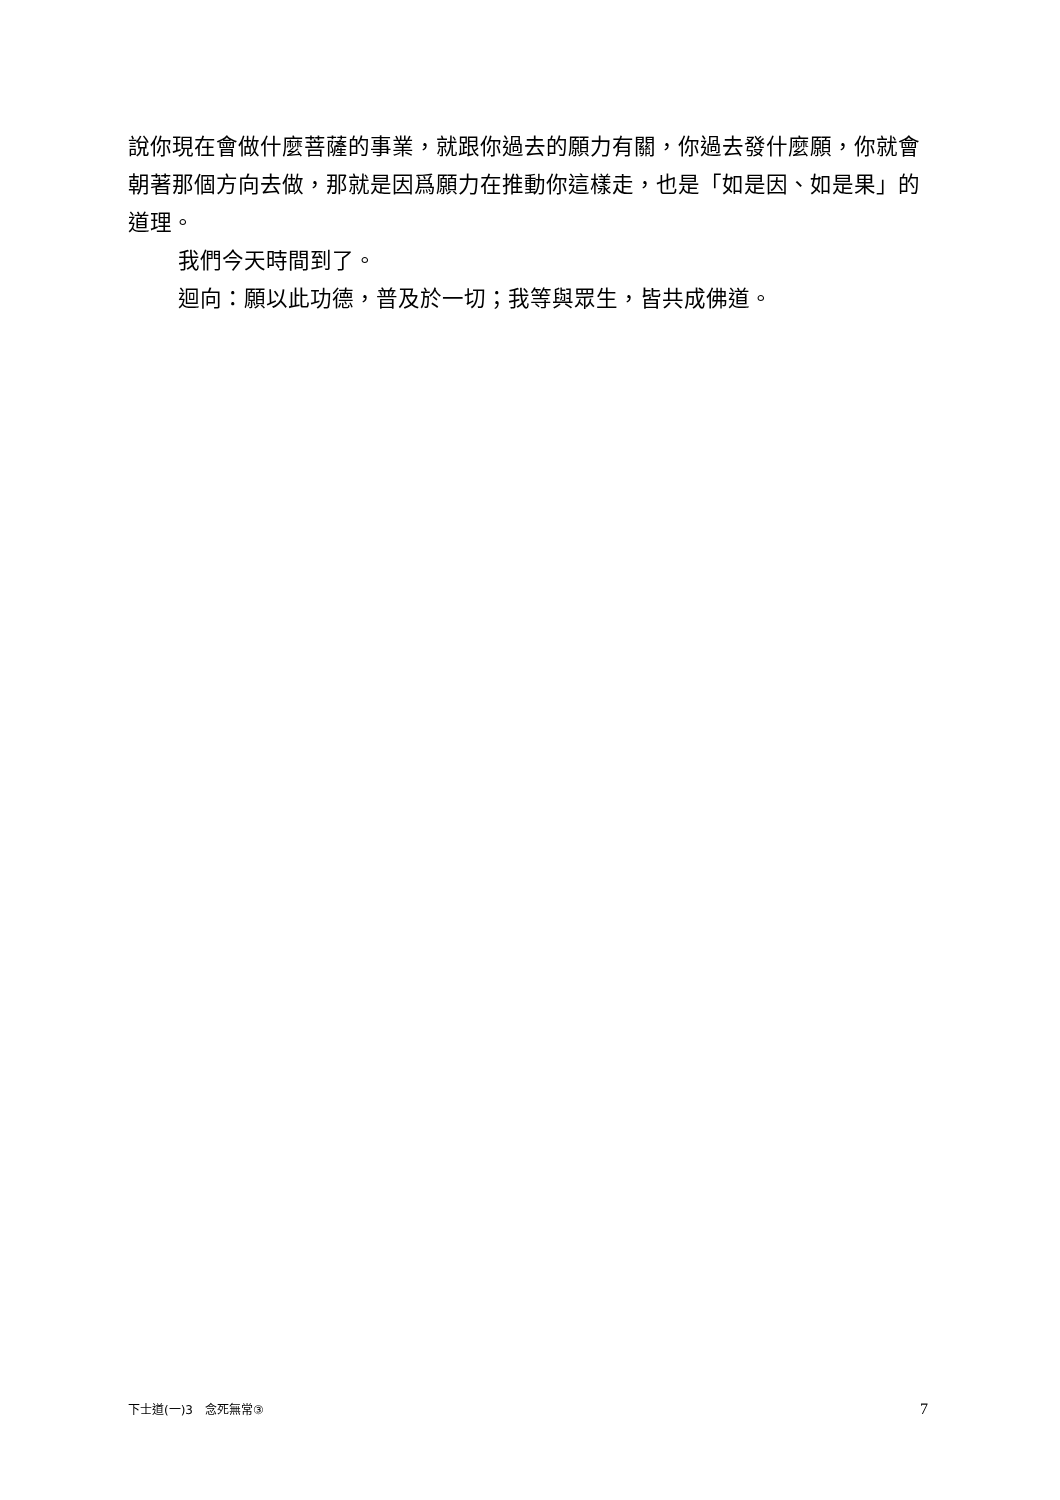說你現在會做什麼菩薩的事業，就跟你過去的願力有關，你過去發什麼願，你就會朝著那個方向去做，那就是因爲願力在推動你這樣走，也是「如是因、如是果」的道理。
我們今天時間到了。
迴向：願以此功德，普及於一切；我等與眾生，皆共成佛道。
下士道(一)3　念死無常③ 7